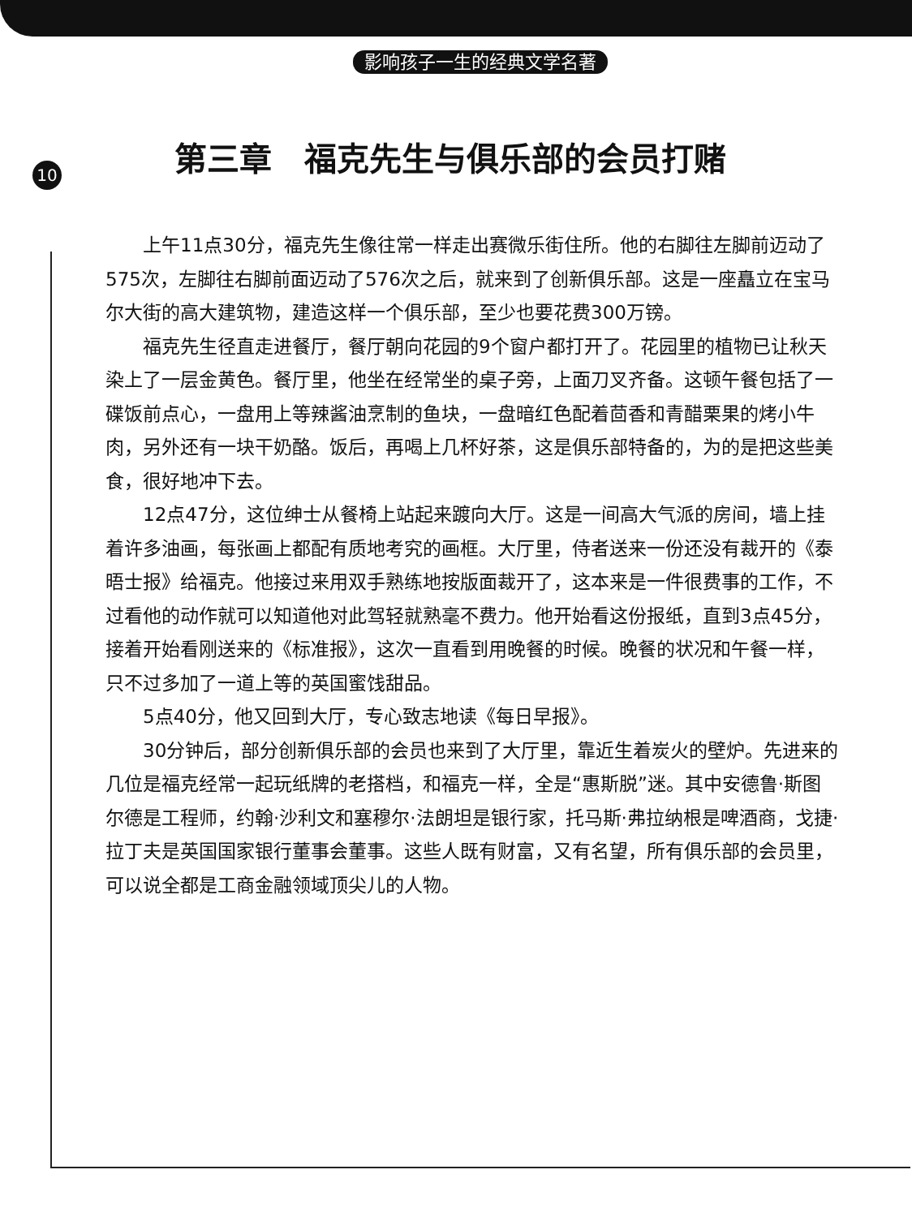影响孩子一生的经典文学名著
10
第三章　福克先生与俱乐部的会员打赌
上午11点30分，福克先生像往常一样走出赛微乐街住所。他的右脚往左脚前迈动了575次，左脚往右脚前面迈动了576次之后，就来到了创新俱乐部。这是一座矗立在宝马尔大街的高大建筑物，建造这样一个俱乐部，至少也要花费300万镑。
福克先生径直走进餐厅，餐厅朝向花园的9个窗户都打开了。花园里的植物已让秋天染上了一层金黄色。餐厅里，他坐在经常坐的桌子旁，上面刀叉齐备。这顿午餐包括了一碟饭前点心，一盘用上等辣酱油烹制的鱼块，一盘暗红色配着茴香和青醋栗果的烤小牛肉，另外还有一块干奶酪。饭后，再喝上几杯好茶，这是俱乐部特备的，为的是把这些美食，很好地冲下去。
12点47分，这位绅士从餐椅上站起来踱向大厅。这是一间高大气派的房间，墙上挂着许多油画，每张画上都配有质地考究的画框。大厅里，侍者送来一份还没有裁开的《泰晤士报》给福克。他接过来用双手熟练地按版面裁开了，这本来是一件很费事的工作，不过看他的动作就可以知道他对此驾轻就熟毫不费力。他开始看这份报纸，直到3点45分，接着开始看刚送来的《标准报》，这次一直看到用晚餐的时候。晚餐的状况和午餐一样，只不过多加了一道上等的英国蜜饯甜品。
5点40分，他又回到大厅，专心致志地读《每日早报》。
30分钟后，部分创新俱乐部的会员也来到了大厅里，靠近生着炭火的壁炉。先进来的几位是福克经常一起玩纸牌的老搭档，和福克一样，全是“惠斯脱”迷。其中安德鲁·斯图尔德是工程师，约翰·沙利文和塞穆尔·法朗坦是银行家，托马斯·弗拉纳根是啤酒商，戈捷·拉丁夫是英国国家银行董事会董事。这些人既有财富，又有名望，所有俱乐部的会员里，可以说全都是工商金融领域顶尖儿的人物。